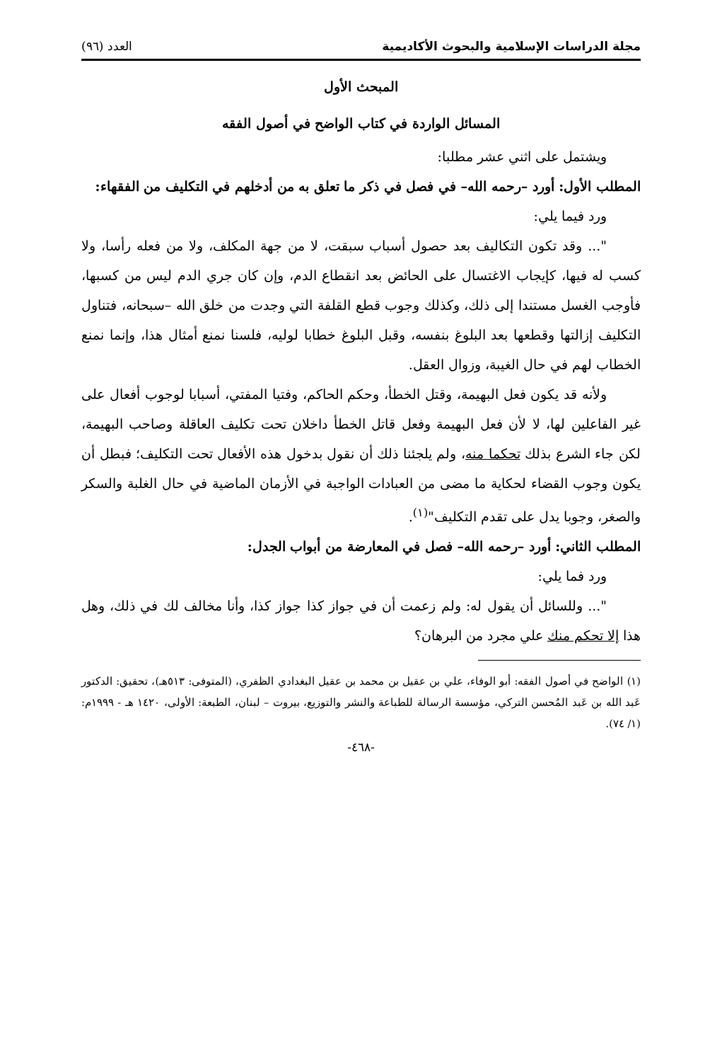مجلة الدراسات الإسلامية والبحوث الأكاديمية العدد (٩٦)
المبحث الأول
المسائل الواردة في كتاب الواضح في أصول الفقه
ويشتمل على اثني عشر مطلبا:
المطلب الأول: أورد –رحمه الله– في فصل في ذكر ما تعلق به من أدخلهم في التكليف من الفقهاء:
ورد فيما يلي:
"... وقد تكون التكاليف بعد حصول أسباب سبقت، لا من جهة المكلف، ولا من فعله رأسا، ولا كسب له فيها، كإيجاب الاغتسال على الحائض بعد انقطاع الدم، وإن كان جري الدم ليس من كسبها، فأوجب الغسل مستندا إلى ذلك، وكذلك وجوب قطع القلفة التي وجدت من خلق الله –سبحانه، فتناول التكليف إزالتها وقطعها بعد البلوغ بنفسه، وقبل البلوغ خطابا لوليه، فلسنا نمنع أمثال هذا، وإنما نمنع الخطاب لهم في حال الغيبة، وزوال العقل.
ولأنه قد يكون فعل البهيمة، وقتل الخطأ، وحكم الحاكم، وفتيا المفتي، أسبابا لوجوب أفعال على غير الفاعلين لها، لا لأن فعل البهيمة وفعل قاتل الخطأ داخلان تحت تكليف العاقلة وصاحب البهيمة، لكن جاء الشرع بذلك تحكما منه، ولم يلجئنا ذلك أن نقول بدخول هذه الأفعال تحت التكليف؛ فبطل أن يكون وجوب القضاء لحكاية ما مضى من العبادات الواجبة في الأزمان الماضية في حال الغلبة والسكر والصغر، وجوبا يدل على تقدم التكليف"<sup>(١)</sup>.
المطلب الثاني: أورد –رحمه الله– فصل في المعارضة من أبواب الجدل:
ورد فما يلي:
"... وللسائل أن يقول له: ولم زعمت أن في جواز كذا جواز كذا، وأنا مخالف لك في ذلك، وهل هذا إلا تحكم منك علي مجرد من البرهان؟
(١) الواضح في أصول الفقه: أبو الوفاء، علي بن عقيل بن محمد بن عقيل البغدادي الظفري، (المتوفى: ٥١٣هـ)، تحقيق: الدكتور عَبد الله بن عَبد المُحسن التركي، مؤسسة الرسالة للطباعة والنشر والتوزيع، بيروت – لبنان، الطبعة: الأولى، ١٤٢٠ هـ - ١٩٩٩م: (١/ ٧٤).
-٤٦٨-